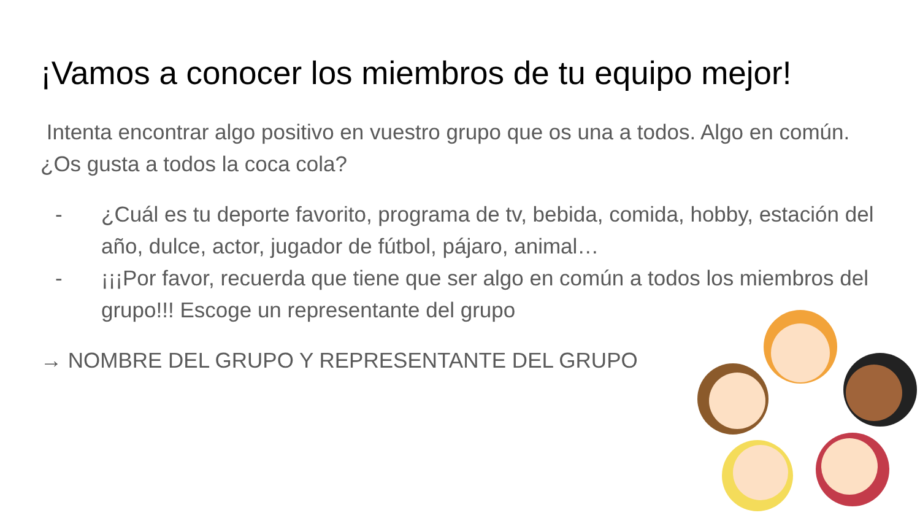¡Vamos a conocer los miembros de tu equipo mejor!
Intenta encontrar algo positivo en vuestro grupo que os una a todos. Algo en común. ¿Os gusta a todos la coca cola?
- ¿Cuál es tu deporte favorito, programa de tv, bebida, comida, hobby, estación del año, dulce, actor, jugador de fútbol, pájaro, animal…
- ¡¡¡Por favor, recuerda que tiene que ser algo en común a todos los miembros del grupo!!! Escoge un representante del grupo
→ NOMBRE DEL GRUPO Y REPRESENTANTE DEL GRUPO